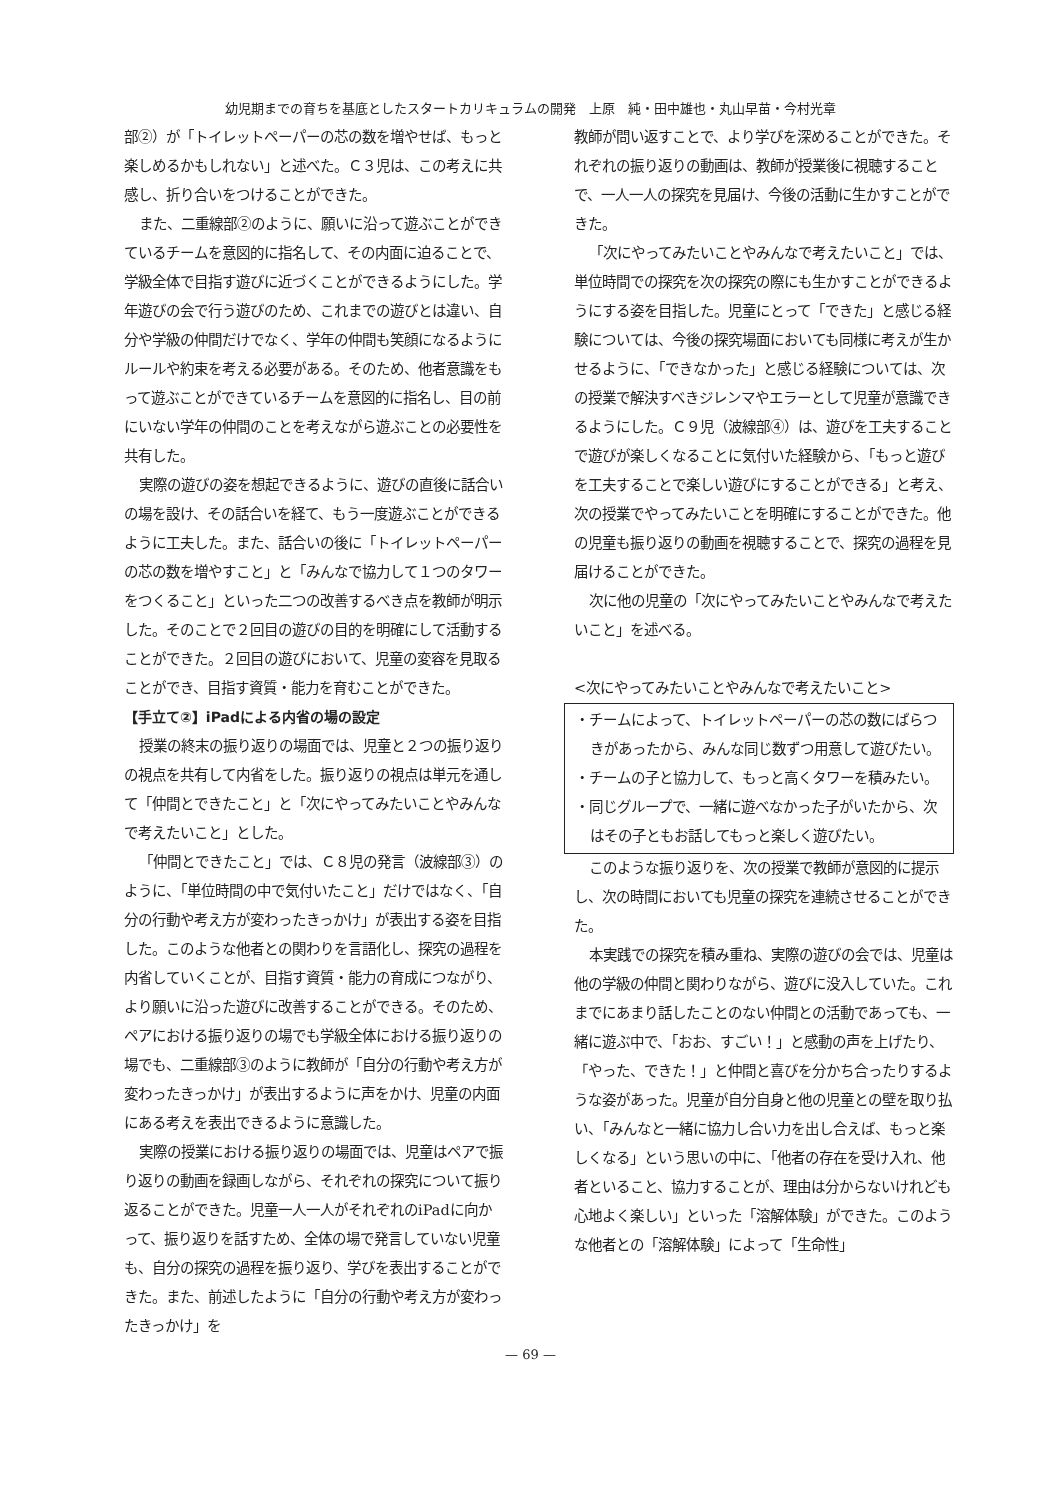幼児期までの育ちを基底としたスタートカリキュラムの開発　上原　純・田中雄也・丸山早苗・今村光章
部②）が「トイレットペーパーの芯の数を増やせば、もっと楽しめるかもしれない」と述べた。Ｃ３児は、この考えに共感し、折り合いをつけることができた。
また、二重線部②のように、願いに沿って遊ぶことができているチームを意図的に指名して、その内面に迫ることで、学級全体で目指す遊びに近づくことができるようにした。学年遊びの会で行う遊びのため、これまでの遊びとは違い、自分や学級の仲間だけでなく、学年の仲間も笑顔になるようにルールや約束を考える必要がある。そのため、他者意識をもって遊ぶことができているチームを意図的に指名し、目の前にいない学年の仲間のことを考えながら遊ぶことの必要性を共有した。
実際の遊びの姿を想起できるように、遊びの直後に話合いの場を設け、その話合いを経て、もう一度遊ぶことができるように工夫した。また、話合いの後に「トイレットペーパーの芯の数を増やすこと」と「みんなで協力して１つのタワーをつくること」といった二つの改善するべき点を教師が明示した。そのことで２回目の遊びの目的を明確にして活動することができた。２回目の遊びにおいて、児童の変容を見取ることができ、目指す資質・能力を育むことができた。
【手立て②】iPadによる内省の場の設定
授業の終末の振り返りの場面では、児童と２つの振り返りの視点を共有して内省をした。振り返りの視点は単元を通して「仲間とできたこと」と「次にやってみたいことやみんなで考えたいこと」とした。
「仲間とできたこと」では、Ｃ８児の発言（波線部③）のように、「単位時間の中で気付いたこと」だけではなく、「自分の行動や考え方が変わったきっかけ」が表出する姿を目指した。このような他者との関わりを言語化し、探究の過程を内省していくことが、目指す資質・能力の育成につながり、より願いに沿った遊びに改善することができる。そのため、ペアにおける振り返りの場でも学級全体における振り返りの場でも、二重線部③のように教師が「自分の行動や考え方が変わったきっかけ」が表出するように声をかけ、児童の内面にある考えを表出できるように意識した。
実際の授業における振り返りの場面では、児童はペアで振り返りの動画を録画しながら、それぞれの探究について振り返ることができた。児童一人一人がそれぞれのiPadに向かって、振り返りを話すため、全体の場で発言していない児童も、自分の探究の過程を振り返り、学びを表出することができた。また、前述したように「自分の行動や考え方が変わったきっかけ」を
教師が問い返すことで、より学びを深めることができた。それぞれの振り返りの動画は、教師が授業後に視聴することで、一人一人の探究を見届け、今後の活動に生かすことができた。
「次にやってみたいことやみんなで考えたいこと」では、単位時間での探究を次の探究の際にも生かすことができるようにする姿を目指した。児童にとって「できた」と感じる経験については、今後の探究場面においても同様に考えが生かせるように、「できなかった」と感じる経験については、次の授業で解決すべきジレンマやエラーとして児童が意識できるようにした。Ｃ９児（波線部④）は、遊びを工夫することで遊びが楽しくなることに気付いた経験から、「もっと遊びを工夫することで楽しい遊びにすることができる」と考え、次の授業でやってみたいことを明確にすることができた。他の児童も振り返りの動画を視聴することで、探究の過程を見届けることができた。
次に他の児童の「次にやってみたいことやみんなで考えたいこと」を述べる。
<次にやってみたいことやみんなで考えたいこと>
・チームによって、トイレットペーパーの芯の数にばらつきがあったから、みんな同じ数ずつ用意して遊びたい。
・チームの子と協力して、もっと高くタワーを積みたい。
・同じグループで、一緒に遊べなかった子がいたから、次はその子ともお話してもっと楽しく遊びたい。
このような振り返りを、次の授業で教師が意図的に提示し、次の時間においても児童の探究を連続させることができた。
本実践での探究を積み重ね、実際の遊びの会では、児童は他の学級の仲間と関わりながら、遊びに没入していた。これまでにあまり話したことのない仲間との活動であっても、一緒に遊ぶ中で、「おお、すごい！」と感動の声を上げたり、「やった、できた！」と仲間と喜びを分かち合ったりするような姿があった。児童が自分自身と他の児童との壁を取り払い、「みんなと一緒に協力し合い力を出し合えば、もっと楽しくなる」という思いの中に、「他者の存在を受け入れ、他者といること、協力することが、理由は分からないけれども心地よく楽しい」といった「溶解体験」ができた。このような他者との「溶解体験」によって「生命性」
— 69 —